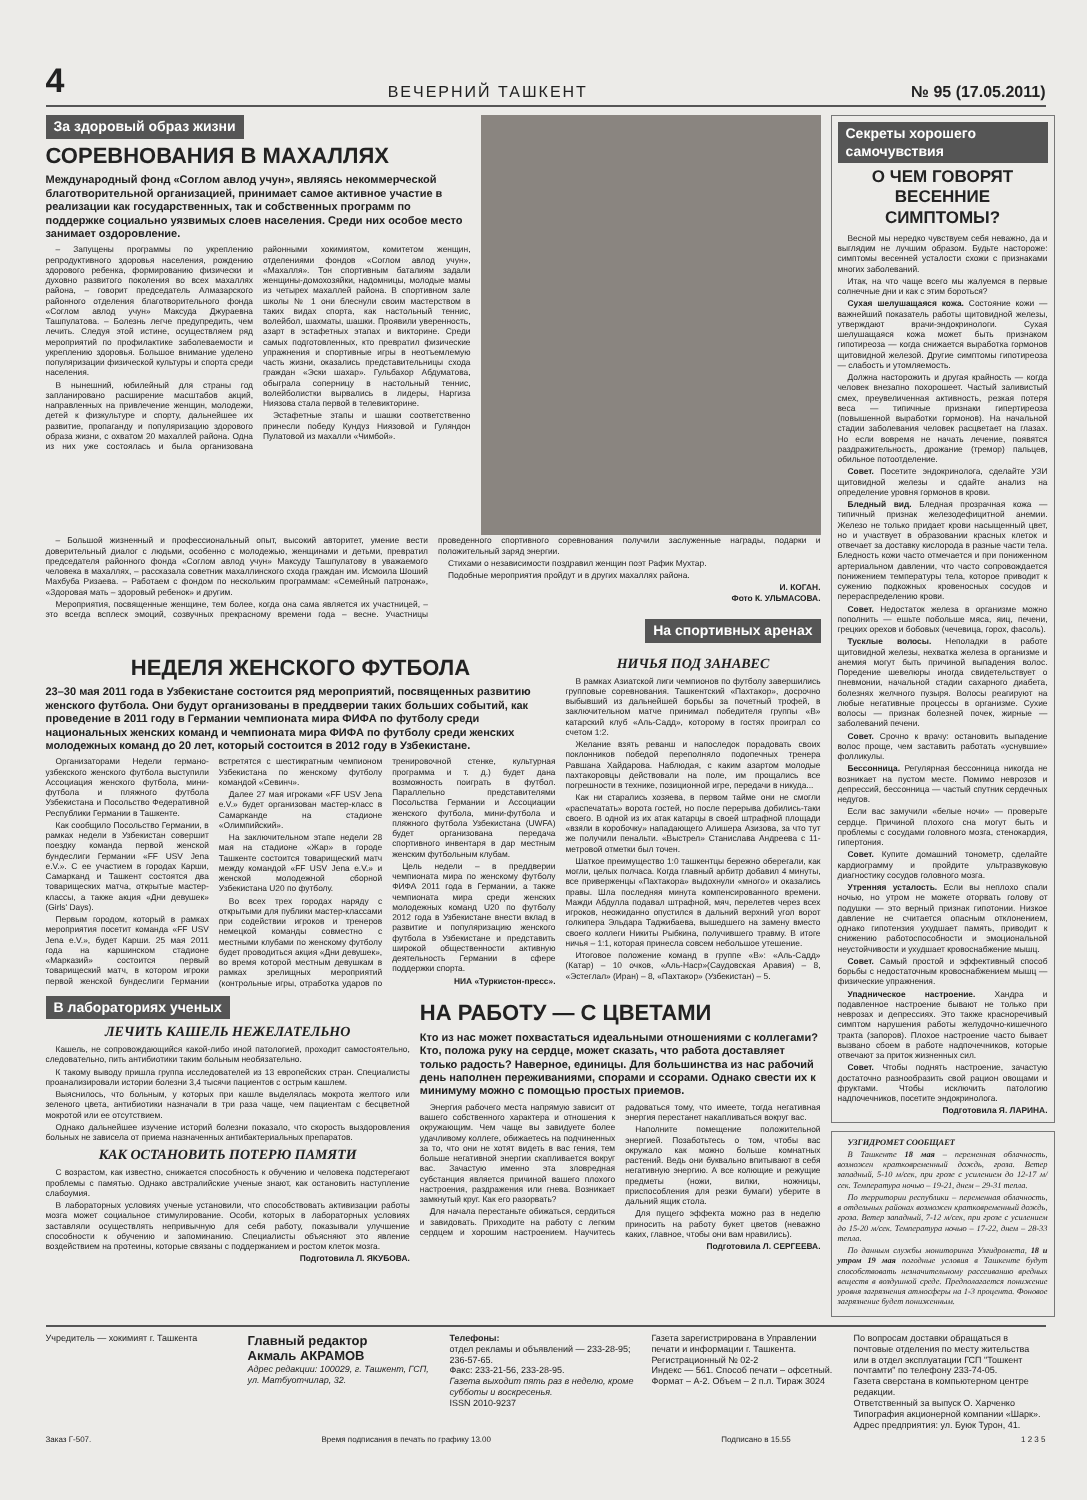4 ВЕЧЕРНИЙ ТАШКЕНТ № 95 (17.05.2011)
За здоровый образ жизни
СОРЕВНОВАНИЯ В МАХАЛЛЯХ
Международный фонд «Соглом авлод учун», являясь некоммерческой благотворительной организацией, принимает самое активное участие в реализации как государственных, так и собственных программ по поддержке социально уязвимых слоев населения. Среди них особое место занимает оздоровление.
– Запущены программы по укреплению репродуктивного здоровья населения, рождению здорового ребенка, формированию физически и духовно развитого поколения во всех махаллях района, – говорит председатель Алмазарского районного отделения благотворительного фонда «Соглом авлод учун» Максуда Джураевна Ташпулатова. – Болезнь легче предупредить, чем лечить. Следуя этой истине, осуществляем ряд мероприятий по профилактике заболеваемости и укреплению здоровья. Большое внимание уделено популяризации физической культуры и спорта среди населения.
В нынешний, юбилейный для страны год запланировано расширение масштабов акций, направленных на привлечение женщин, молодежи, детей к физкультуре и спорту, дальнейшее их развитие, пропаганду и популяризацию здорового образа жизни, с охватом 20 махаллей района. Одна из них уже состоялась и была организована районными хокимиятом, комитетом женщин, отделениями фондов «Соглом авлод учун», «Махалля». Тон спортивным баталиям задали женщины-домохозяйки, надомницы, молодые мамы из четырех махаллей района. В спортивном зале школы № 1 они блеснули своим мастерством в таких видах спорта, как настольный теннис, волейбол, шахматы, шашки. Проявили уверенность, азарт в эстафетных этапах и викторине. Среди самых подготовленных, кто превратил физические упражнения и спортивные игры в неотъемлемую часть жизни, оказались представительницы схода граждан «Эски шахар». Гульбахор Абдуматова, обыграла соперницу в настольный теннис, волейболистки вырвались в лидеры, Наргиза Ниязова стала первой в телевикторине.
Эстафетные этапы и шашки соответственно принесли победу Кундуз Ниязовой и Гуляндон Пулатовой из махалли «Чимбой».
– Большой жизненный и профессиональный опыт, высокий авторитет, умение вести доверительный диалог с людьми, особенно с молодежью, женщинами и детьми, превратил председателя районного фонда «Соглом авлод учун» Максуду Ташпулатову в уважаемого человека в махаллях, – рассказала советник махаллинского схода граждан им. Исмоила Шоший Махбуба Ризаева. – Работаем с фондом по нескольким программам: «Семейный патронаж», «Здоровая мать – здоровый ребенок» и другим.
Мероприятия, посвященные женщине, тем более, когда она сама является их участницей, – это всегда всплеск эмоций, созвучных прекрасному времени года – весне. Участницы проведенного спортивного соревнования получили заслуженные награды, подарки и положительный заряд энергии.
Стихами о независимости поздравил женщин поэт Рафик Мухтар.
Подобные мероприятия пройдут и в других махаллях района.
И. КОГАН.
Фото К. УЛЬМАСОВА.
На спортивных аренах
НЕДЕЛЯ ЖЕНСКОГО ФУТБОЛА
23–30 мая 2011 года в Узбекистане состоится ряд мероприятий, посвященных развитию женского футбола. Они будут организованы в преддверии таких больших событий, как проведение в 2011 году в Германии чемпионата мира ФИФА по футболу среди национальных женских команд и чемпионата мира ФИФА по футболу среди женских молодежных команд до 20 лет, который состоится в 2012 году в Узбекистане.
Организаторами Недели германо-узбекского женского футбола выступили Ассоциация женского футбола, мини-футбола и пляжного футбола Узбекистана и Посольство Федеративной Республики Германии в Ташкенте.
Как сообщило Посольство Германии, в рамках недели в Узбекистан совершит поездку команда первой женской бундеслиги Германии «FF USV Jena e.V.». С ее участием в городах Карши, Самарканд и Ташкент состоятся два товарищеских матча, открытые мастер-классы, а также акция «Дни девушек» (Girls' Days).
Первым городом, который в рамках мероприятия посетит команда «FF USV Jena e.V.», будет Карши. 25 мая 2011 года на каршинском стадионе «Марказий» состоится первый товарищеский матч, в котором игроки первой женской бундеслиги Германии встретятся с шестикратным чемпионом Узбекистана по женскому футболу командой «Севинч».
Далее 27 мая игроками «FF USV Jena e.V.» будет организован мастер-класс в Самарканде на стадионе «Олимпийский».
На заключительном этапе недели 28 мая на стадионе «Жар» в городе Ташкенте состоится товарищеский матч между командой «FF USV Jena e.V.» и женской молодежной сборной Узбекистана U20 по футболу.
Во всех трех городах наряду с открытыми для публики мастер-классами при содействии игроков и тренеров немецкой команды совместно с местными клубами по женскому футболу будет проводиться акция «Дни девушек», во время которой местным девушкам в рамках зрелищных мероприятий (контрольные игры, отработка удаpов по тренировочной стенке, культурная программа и т. д.) будет дана возможность поиграть в футбол. Параллельно представителями Посольства Германии и Ассоциации женского футбола, мини-футбола и пляжного футбола Узбекистана (UWFA) будет организована передача спортивного инвентаря в дар местным женским футбольным клубам.
Цель недели – в преддверии чемпионата мира по женскому футболу ФИФА 2011 года в Германии, а также чемпионата мира среди женских молодежных команд U20 по футболу 2012 года в Узбекистане внести вклад в развитие и популяризацию женского футбола в Узбекистане и представить широкой общественности активную деятельность Германии в сфере поддержки спорта.
НИА «Туркистон-пресс».
НИЧЬЯ ПОД ЗАНАВЕС
В рамках Азиатской лиги чемпионов по футболу завершились групповые соревнования. Ташкентский «Пахтакор», досрочно выбывший из дальнейшей борьбы за почетный трофей, в заключительном матче принимал победителя группы «В» катарский клуб «Аль-Садд», которому в гостях проиграл со счетом 1:2.
Желание взять реванш и напоследок порадовать своих поклонников победой переполняло подопечных тренера Равшана Хайдарова. Наблюдая, с каким азартом молодые пахтакоровцы действовали на поле, им прощались все погрешности в технике, позиционной игре, передачи в никуда...
Как ни старались хозяева, в первом тайме они не смогли «распечатать» ворота гостей, но после перерыва добились-таки своего. В одной из их атак катарцы в своей штрафной площади «взяли в коробочку» нападающего Алишера Азизова, за что тут же получили пенальти. «Выстрел» Станислава Андреева с 11-метровой отметки был точен.
Шаткое преимущество 1:0 ташкентцы бережно оберегали, как могли, целых полчаса. Когда главный арбитр добавил 4 минуты, все приверженцы «Пахтакора» выдохнули «много» и оказались правы. Шла последняя минута компенсированного времени. Мажди Абдулла подавал штрафной, мяч, перелетев через всех игроков, неожиданно опустился в дальний верхний угол ворот голкипера Эльдара Таджибаева, вышедшего на замену вместо своего коллеги Никиты Рыбкина, получившего травму. В итоге ничья – 1:1, которая принесла совсем небольшое утешение.
Итоговое положение команд в группе «В»: «Аль-Садд» (Катар) – 10 очков, «Аль-Наср»(Саудовская Аравия) – 8, «Эстеглал» (Иран) – 8, «Пахтакор» (Узбекистан) – 5.
В лабораториях ученых
ЛЕЧИТЬ КАШЕЛЬ НЕЖЕЛАТЕЛЬНО
Кашель, не сопровождающийся какой-либо иной патологией, проходит самостоятельно, следовательно, пить антибиотики таким больным необязательно.
К такому выводу пришла группа исследователей из 13 европейских стран. Специалисты проанализировали истории болезни 3,4 тысячи пациентов с острым кашлем.
Выяснилось, что больным, у которых при кашле выделялась мокрота желтого или зеленого цвета, антибиотики назначали в три раза чаще, чем пациентам с бесцветной мокротой или ее отсутствием.
Однако дальнейшее изучение историй болезни показало, что скорость выздоровления больных не зависела от приема назначенных антибактериальных препаратов.
КАК ОСТАНОВИТЬ ПОТЕРЮ ПАМЯТИ
С возрастом, как известно, снижается способность к обучению и человека подстерегают проблемы с памятью. Однако австралийские ученые знают, как остановить наступление слабоумия.
В лабораторных условиях ученые установили, что способствовать активизации работы мозга может социальное стимулирование. Особи, которых в лабораторных условиях заставляли осуществлять непривычную для себя работу, показывали улучшение способности к обучению и запоминанию. Специалисты объясняют это явление воздействием на протеины, которые связаны с поддержанием и ростом клеток мозга.
Подготовила Л. ЯКУБОВА.
НА РАБОТУ — С ЦВЕТАМИ
Кто из нас может похвастаться идеальными отношениями с коллегами? Кто, положа руку на сердце, может сказать, что работа доставляет только радость? Наверное, единицы. Для большинства из нас рабочий день наполнен переживаниями, спорами и ссорами. Однако свести их к минимуму можно с помощью простых приемов.
Энергия рабочего места напрямую зависит от вашего собственного характера и отношения к окружающим. Чем чаще вы завидуете более удачливому коллеге, обижаетесь на подчиненных за то, что они не хотят видеть в вас гения, тем больше негативной энергии скапливается вокруг вас. Зачастую именно эта зловредная субстанция является причиной вашего плохого настроения, раздражения или гнева. Возникает замкнутый круг. Как его разорвать?
Для начала перестаньте обижаться, сердиться и завидовать. Приходите на работу с легким сердцем и хорошим настроением. Научитесь радоваться тому, что имеете, тогда негативная энергия перестанет накапливаться вокруг вас.
Наполните помещение положительной энергией. Позаботьтесь о том, чтобы вас окружало как можно больше комнатных растений. Ведь они буквально впитывают в себя негативную энергию. А все колющие и режущие предметы (ножи, вилки, ножницы, приспособления для резки бумаги) уберите в дальний ящик стола.
Для пущего эффекта можно раз в неделю приносить на работу букет цветов (неважно каких, главное, чтобы они вам нравились).
Подготовила Л. СЕРГЕЕВА.
Секреты хорошего самочувствия
О ЧЕМ ГОВОРЯТ ВЕСЕННИЕ СИМПТОМЫ?
Весной мы нередко чувствуем себя неважно, да и выглядим не лучшим образом. Будьте настороже: симптомы весенней усталости схожи с признаками многих заболеваний.
Итак, на что чаще всего мы жалуемся в первые солнечные дни и как с этим бороться?
Сухая шелушащаяся кожа. Состояние кожи — важнейший показатель работы щитовидной железы, утверждают врачи-эндокринологи. Сухая шелушащаяся кожа может быть признаком гипотиреоза — когда снижается выработка гормонов щитовидной железой. Другие симптомы гипотиреоза — слабость и утомляемость.
Должна насторожить и другая крайность — когда человек внезапно похорошеет. Частый заливистый смех, преувеличенная активность, резкая потеря веса — типичные признаки гипертиреоза (повышенной выработки гормонов). На начальной стадии заболевания человек расцветает на глазах. Но если вовремя не начать лечение, появятся раздражительность, дрожание (тремор) пальцев, обильное потоотделение.
Совет. Посетите эндокринолога, сделайте УЗИ щитовидной железы и сдайте анализ на определение уровня гормонов в крови.
Бледный вид. Бледная прозрачная кожа — типичный признак железодефицитной анемии. Железо не только придает крови насыщенный цвет, но и участвует в образовании красных клеток и отвечает за доставку кислорода в разные части тела. Бледность кожи часто отмечается и при пониженном артериальном давлении, что часто сопровождается понижением температуры тела, которое приводит к сужению подкожных кровеносных сосудов и перераспределению крови.
Совет. Недостаток железа в организме можно пополнить — ешьте побольше мяса, яиц, печени, грецких орехов и бобовых (чечевица, горох, фасоль).
Тусклые волосы. Неполадки в работе щитовидной железы, нехватка железа в организме и анемия могут быть причиной выпадения волос. Поредение шевелюры иногда свидетельствует о пневмонии, начальной стадии сахарного диабета, болезнях желчного пузыря. Волосы реагируют на любые негативные процессы в организме. Сухие волосы — признак болезней почек, жирные — заболеваний печени.
Совет. Срочно к врачу: остановить выпадение волос проще, чем заставить работать «уснувшие» фолликулы.
Бессонница. Регулярная бессонница никогда не возникает на пустом месте. Помимо неврозов и депрессий, бессонница — частый спутник сердечных недугов.
Если вас замучили «белые ночи» — проверьте сердце. Причиной плохого сна могут быть и проблемы с сосудами головного мозга, стенокардия, гипертония.
Совет. Купите домашний тонометр, сделайте кардиограмму и пройдите ультразвуковую диагностику сосудов головного мозга.
Утренняя усталость. Если вы неплохо спали ночью, но утром не можете оторвать голову от подушки — это верный признак гипотонии. Низкое давление не считается опасным отклонением, однако гипотензия ухудшает память, приводит к снижению работоспособности и эмоциональной неустойчивости и ухудшает кровоснабжение мышц.
Совет. Самый простой и эффективный способ борьбы с недостаточным кровоснабжением мышц — физические упражнения.
Упадническое настроение. Хандра и подавленное настроение бывают не только при неврозах и депрессиях. Это также красноречивый симптом нарушения работы желудочно-кишечного тракта (запоров). Плохое настроение часто бывает вызвано сбоем в работе надпочечников, которые отвечают за приток жизненных сил.
Совет. Чтобы поднять настроение, зачастую достаточно разнообразить свой рацион овощами и фруктами. Чтобы исключить патологию надпочечников, посетите эндокринолога.
Подготовила Я. ЛАРИНА.
УЗГИДРОМЕТ СООБЩАЕТ
В Ташкенте 18 мая – переменная облачность, возможен кратковременный дождь, гроза. Ветер западный, 5-10 м/сек, при грозе с усилением до 12-17 м/сек. Температура ночью – 19-21, днем – 29-31 тепла.
По территории республики – переменная облачность, в отдельных районах возможен кратковременный дождь, гроза. Ветер западный, 7-12 м/сек, при грозе с усилением до 15-20 м/сек. Температура ночью – 17-22, днем – 28-33 тепла.
По данным службы мониторинга Узгидромета, 18 и утром 19 мая погодные условия в Ташкенте будут способствовать незначительному рассеиванию вредных веществ в воздушной среде. Предполагается понижение уровня загрязнения атмосферы на 1-3 процента. Фоновое загрязнение будет пониженным.
Учредитель — хокимият г. Ташкента
Главный редактор
Акмаль АКРАМОВ
Адрес редакции: 100029, г. Ташкент, ГСП, ул. Матбуотчилар, 32.
Телефоны:
отдел рекламы и объявлений — 233-28-95; 236-57-65.
Факс: 233-21-56, 233-28-95.
Газета выходит пять раз в неделю, кроме субботы и воскресенья.
ISSN 2010-9237
Газета зарегистрирована в Управлении печати и информации г. Ташкента. Регистрационный № 02-2
Индекс — 561. Способ печати – офсетный. Формат – А-2. Объем – 2 п.л. Тираж 3024
По вопросам доставки обращаться в почтовые отделения по месту жительства или в отдел эксплуатации ГСП "Тошкент почтамти" по телефону 233-74-05.
Газета сверстана в компьютерном центре редакции.
Ответственный за выпуск О. Харченко
Типография акционерной компании «Шарк». Адрес предприятия: ул. Буюк Турон, 41.
Заказ Г-507. Время подписания в печать по графику 13.00 Подписано в 15.55 1 2 3 5